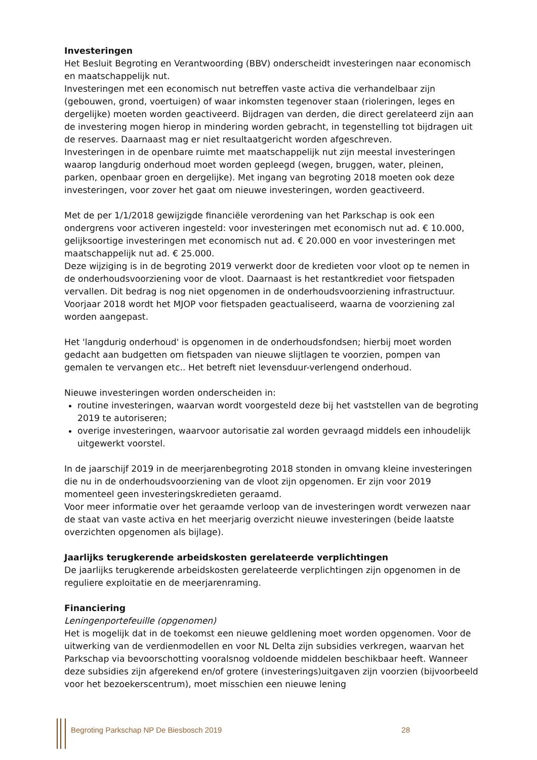Investeringen
Het Besluit Begroting en Verantwoording (BBV) onderscheidt investeringen naar economisch en maatschappelijk nut.
Investeringen met een economisch nut betreffen vaste activa die verhandelbaar zijn (gebouwen, grond, voertuigen) of waar inkomsten tegenover staan (rioleringen, leges en dergelijke) moeten worden geactiveerd. Bijdragen van derden, die direct gerelateerd zijn aan de investering mogen hierop in mindering worden gebracht, in tegenstelling tot bijdragen uit de reserves. Daarnaast mag er niet resultaatgericht worden afgeschreven.
Investeringen in de openbare ruimte met maatschappelijk nut zijn meestal investeringen waarop langdurig onderhoud moet worden gepleegd (wegen, bruggen, water, pleinen, parken, openbaar groen en dergelijke). Met ingang van begroting 2018 moeten ook deze investeringen, voor zover het gaat om nieuwe investeringen, worden geactiveerd.
Met de per 1/1/2018 gewijzigde financiële verordening van het Parkschap is ook een ondergrens voor activeren ingesteld: voor investeringen met economisch nut ad. € 10.000, gelijksoortige investeringen met economisch nut ad. € 20.000 en voor investeringen met maatschappelijk nut ad. € 25.000.
Deze wijziging is in de begroting 2019 verwerkt door de kredieten voor vloot op te nemen in de onderhoudsvoorziening voor de vloot. Daarnaast is het restantkrediet voor fietspaden vervallen. Dit bedrag is nog niet opgenomen in de onderhoudsvoorziening infrastructuur. Voorjaar 2018 wordt het MJOP voor fietspaden geactualiseerd, waarna de voorziening zal worden aangepast.
Het 'langdurig onderhoud' is opgenomen in de onderhoudsfondsen; hierbij moet worden gedacht aan budgetten om fietspaden van nieuwe slijtlagen te voorzien, pompen van gemalen te vervangen etc.. Het betreft niet levensduur-verlengend onderhoud.
Nieuwe investeringen worden onderscheiden in:
routine investeringen, waarvan wordt voorgesteld deze bij het vaststellen van de begroting 2019 te autoriseren;
overige investeringen, waarvoor autorisatie zal worden gevraagd middels een inhoudelijk uitgewerkt voorstel.
In de jaarschijf 2019 in de meerjarenbegroting 2018 stonden in omvang kleine investeringen die nu in de onderhoudsvoorziening van de vloot zijn opgenomen. Er zijn voor 2019 momenteel geen investeringskredieten geraamd.
Voor meer informatie over het geraamde verloop van de investeringen wordt verwezen naar de staat van vaste activa en het meerjarig overzicht nieuwe investeringen (beide laatste overzichten opgenomen als bijlage).
Jaarlijks terugkerende arbeidskosten gerelateerde verplichtingen
De jaarlijks terugkerende arbeidskosten gerelateerde verplichtingen zijn opgenomen in de reguliere exploitatie en de meerjarenraming.
Financiering
Leningenportefeuille (opgenomen)
Het is mogelijk dat in de toekomst een nieuwe geldlening moet worden opgenomen. Voor de uitwerking van de verdienmodellen en voor NL Delta zijn subsidies verkregen, waarvan het Parkschap via bevoorschotting vooralsnog voldoende middelen beschikbaar heeft. Wanneer deze subsidies zijn afgerekend en/of grotere (investerings)uitgaven zijn voorzien (bijvoorbeeld voor het bezoekerscentrum), moet misschien een nieuwe lening
Begroting Parkschap NP De Biesbosch 2019 28